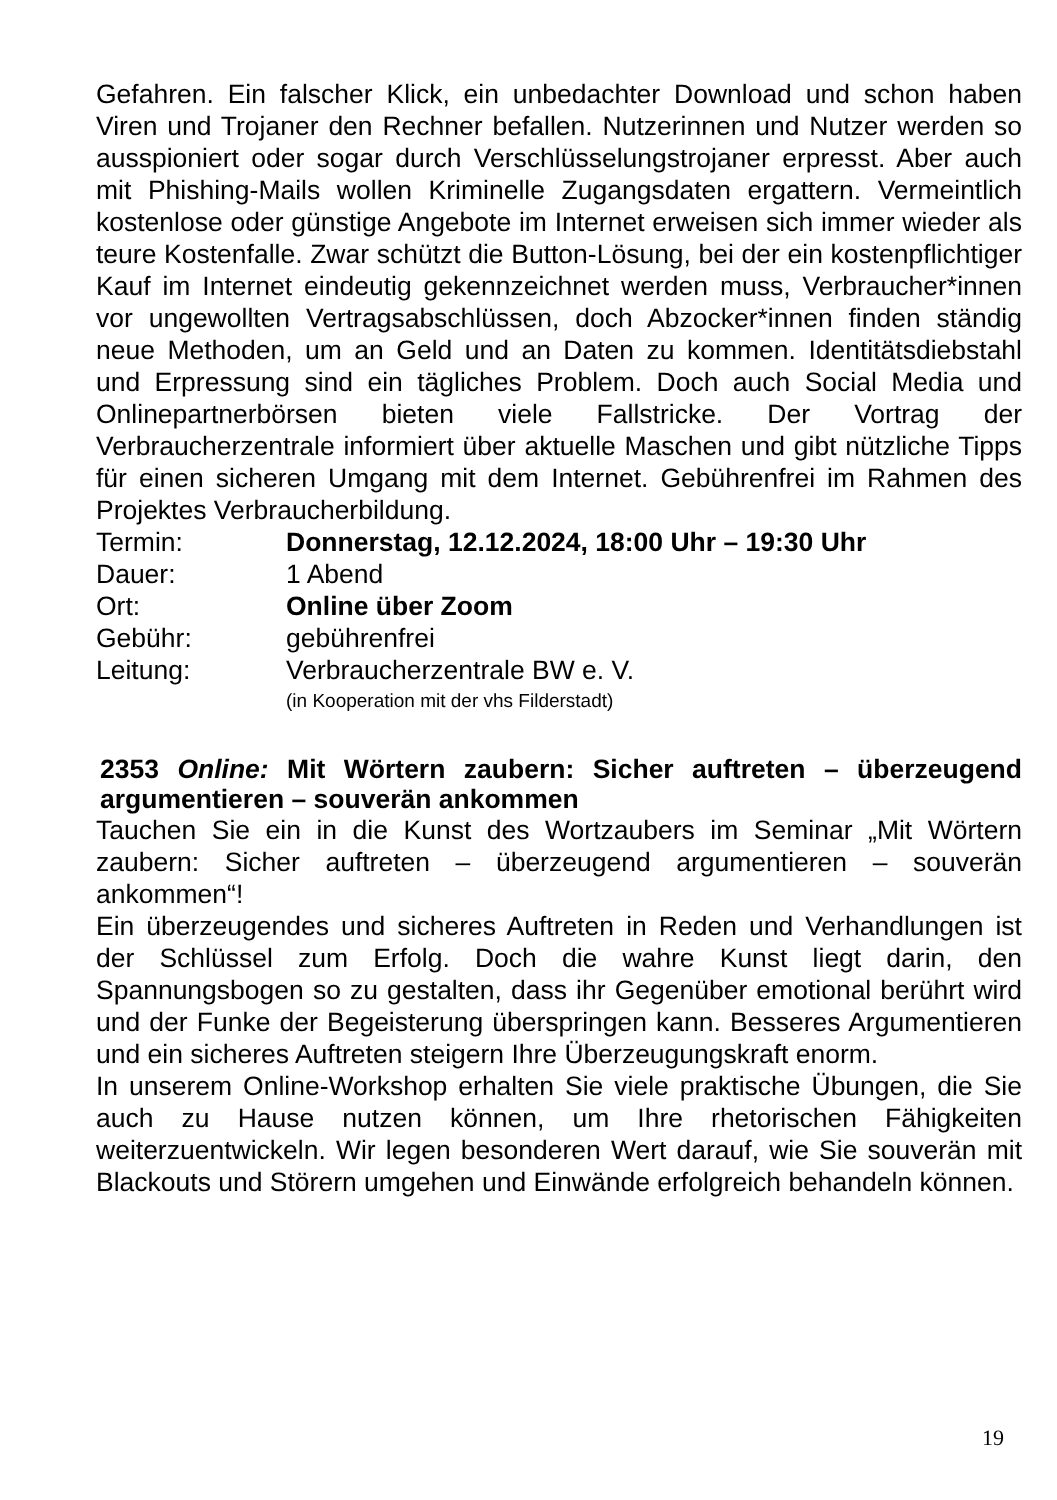Gefahren. Ein falscher Klick, ein unbedachter Download und schon haben Viren und Trojaner den Rechner befallen. Nutzerinnen und Nutzer werden so ausspioniert oder sogar durch Verschlüsselungstrojaner erpresst. Aber auch mit Phishing-Mails wollen Kriminelle Zugangsdaten ergattern. Vermeintlich kostenlose oder günstige Angebote im Internet erweisen sich immer wieder als teure Kostenfalle. Zwar schützt die Button-Lösung, bei der ein kostenpflichtiger Kauf im Internet eindeutig gekennzeichnet werden muss, Verbraucher*innen vor ungewollten Vertragsabschlüssen, doch Abzocker*innen finden ständig neue Methoden, um an Geld und an Daten zu kommen. Identitätsdiebstahl und Erpressung sind ein tägliches Problem. Doch auch Social Media und Onlinepartnerbörsen bieten viele Fallstricke. Der Vortrag der Verbraucherzentrale informiert über aktuelle Maschen und gibt nützliche Tipps für einen sicheren Umgang mit dem Internet. Gebührenfrei im Rahmen des Projektes Verbraucherbildung.
Termin: Donnerstag, 12.12.2024, 18:00 Uhr – 19:30 Uhr
Dauer: 1 Abend
Ort: Online über Zoom
Gebühr: gebührenfrei
Leitung: Verbraucherzentrale BW e. V.
(in Kooperation mit der vhs Filderstadt)
2353 Online: Mit Wörtern zaubern: Sicher auftreten – überzeugend argumentieren – souverän ankommen
Tauchen Sie ein in die Kunst des Wortzaubers im Seminar „Mit Wörtern zaubern: Sicher auftreten – überzeugend argumentieren – souverän ankommen“!
Ein überzeugendes und sicheres Auftreten in Reden und Verhandlungen ist der Schlüssel zum Erfolg. Doch die wahre Kunst liegt darin, den Spannungsbogen so zu gestalten, dass ihr Gegenüber emotional berührt wird und der Funke der Begeisterung überspringen kann. Besseres Argumentieren und ein sicheres Auftreten steigern Ihre Überzeugungskraft enorm.
In unserem Online-Workshop erhalten Sie viele praktische Übungen, die Sie auch zu Hause nutzen können, um Ihre rhetorischen Fähigkeiten weiterzuentwickeln. Wir legen besonderen Wert darauf, wie Sie souverän mit Blackouts und Störern umgehen und Einwände erfolgreich behandeln können.
19